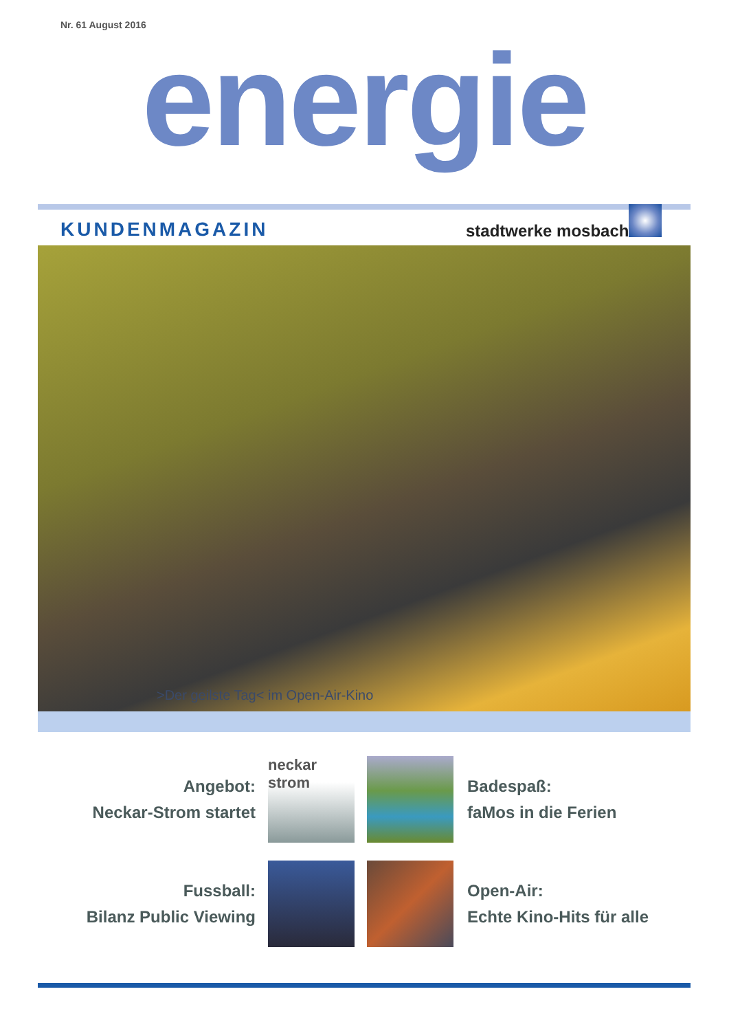Nr. 61 August 2016
energie
KUNDENMAGAZIN stadtwerke mosbach
>Der geilste Tag< im Open-Air-Kino
Angebot:
Neckar-Strom startet
neckar
strom
Badespaß:
faMos in die Ferien
Fussball:
Bilanz Public Viewing
Open-Air:
Echte Kino-Hits für alle